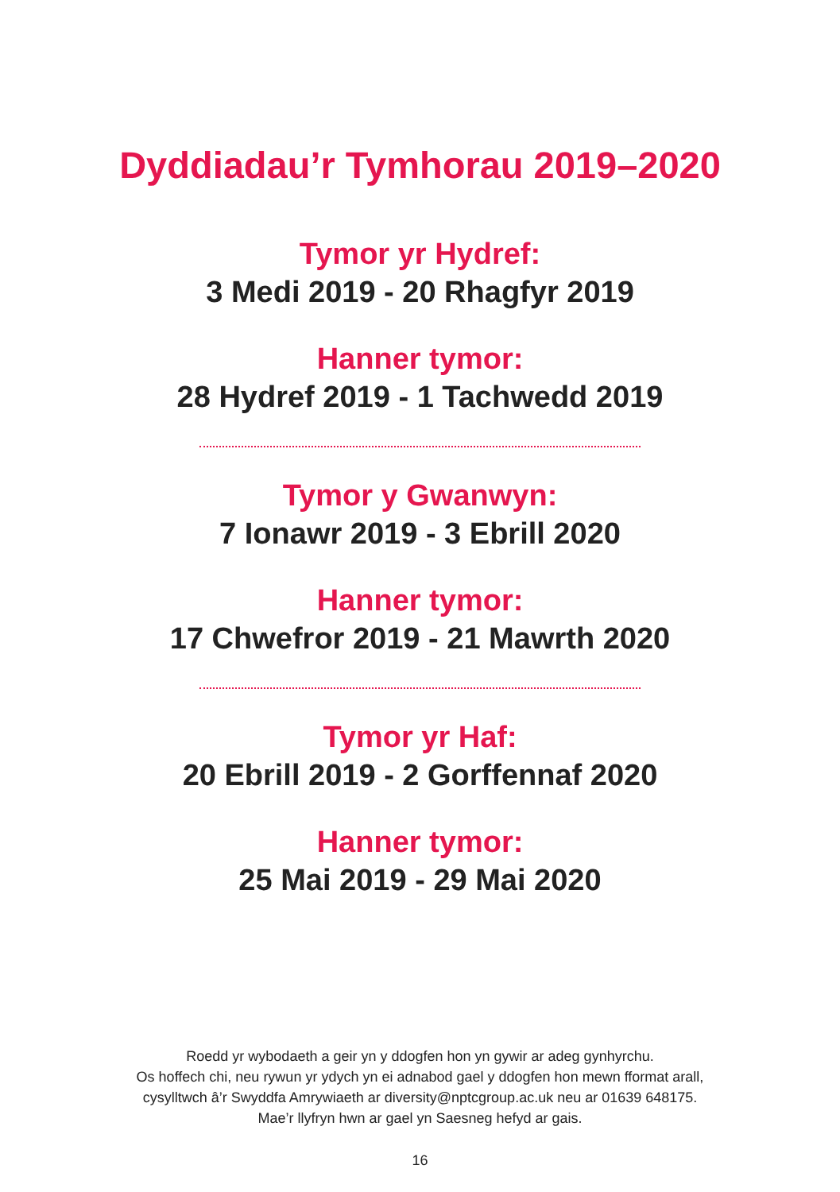Dyddiadau’r Tymhorau 2019–2020
Tymor yr Hydref:
3 Medi 2019 - 20 Rhagfyr 2019
Hanner tymor:
28 Hydref 2019 - 1 Tachwedd 2019
Tymor y Gwanwyn:
7 Ionawr 2019 - 3 Ebrill 2020
Hanner tymor:
17 Chwefror 2019 - 21 Mawrth 2020
Tymor yr Haf:
20 Ebrill 2019 - 2 Gorffennaf 2020
Hanner tymor:
25 Mai 2019 - 29 Mai 2020
Roedd yr wybodaeth a geir yn y ddogfen hon yn gywir ar adeg gynhyrchu.
Os hoffech chi, neu rywun yr ydych yn ei adnabod gael y ddogfen hon mewn fformat arall,
cysylltwch â’r Swyddfa Amrywiaeth ar diversity@nptcgroup.ac.uk neu ar 01639 648175.
Mae’r llyfryn hwn ar gael yn Saesneg hefyd ar gais.
16